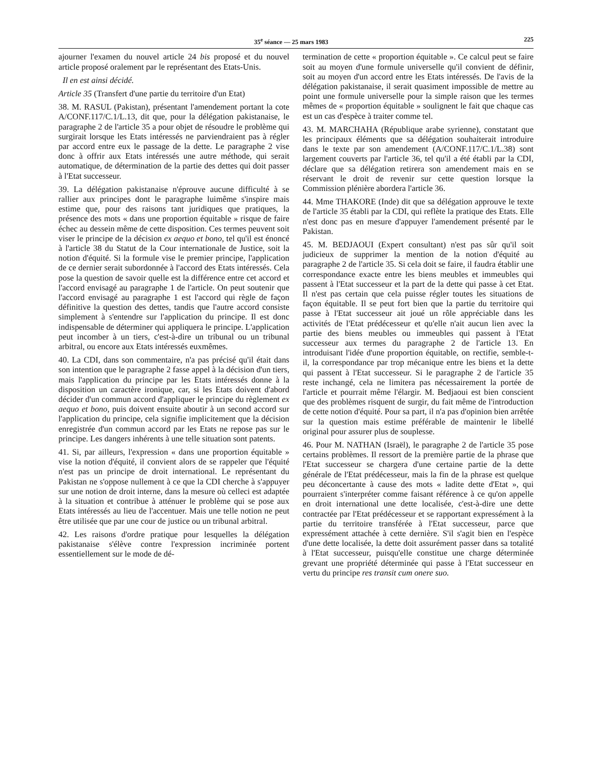35<sup>e</sup> séance — 25 mars 1983 225
ajourner l'examen du nouvel article 24 bis proposé et du nouvel article proposé oralement par le représentant des Etats-Unis.
Il en est ainsi décidé.
Article 35 (Transfert d'une partie du territoire d'un Etat)
38. M. RASUL (Pakistan), présentant l'amendement portant la cote A/CONF.117/C.1/L.13, dit que, pour la délégation pakistanaise, le paragraphe 2 de l'article 35 a pour objet de résoudre le problème qui surgirait lorsque les Etats intéressés ne parviendraient pas à régler par accord entre eux le passage de la dette. Le paragraphe 2 vise donc à offrir aux Etats intéressés une autre méthode, qui serait automatique, de détermination de la partie des dettes qui doit passer à l'Etat successeur.
39. La délégation pakistanaise n'éprouve aucune difficulté à se rallier aux principes dont le paragraphe luimême s'inspire mais estime que, pour des raisons tant juridiques que pratiques, la présence des mots « dans une proportion équitable » risque de faire échec au dessein même de cette disposition. Ces termes peuvent soit viser le principe de la décision ex aequo et bono, tel qu'il est énoncé à l'article 38 du Statut de la Cour internationale de Justice, soit la notion d'équité. Si la formule vise le premier principe, l'application de ce dernier serait subordonnée à l'accord des Etats intéressés. Cela pose la question de savoir quelle est la différence entre cet accord et l'accord envisagé au paragraphe 1 de l'article. On peut soutenir que l'accord envisagé au paragraphe 1 est l'accord qui règle de façon définitive la question des dettes, tandis que l'autre accord consiste simplement à s'entendre sur l'application du principe. Il est donc indispensable de déterminer qui appliquera le principe. L'application peut incomber à un tiers, c'est-à-dire un tribunal ou un tribunal arbitral, ou encore aux Etats intéressés euxmêmes.
40. La CDI, dans son commentaire, n'a pas précisé qu'il était dans son intention que le paragraphe 2 fasse appel à la décision d'un tiers, mais l'application du principe par les Etats intéressés donne à la disposition un caractère ironique, car, si les Etats doivent d'abord décider d'un commun accord d'appliquer le principe du règlement ex aequo et bono, puis doivent ensuite aboutir à un second accord sur l'application du principe, cela signifie implicitement que la décision enregistrée d'un commun accord par les Etats ne repose pas sur le principe. Les dangers inhérents à une telle situation sont patents.
41. Si, par ailleurs, l'expression « dans une proportion équitable » vise la notion d'équité, il convient alors de se rappeler que l'équité n'est pas un principe de droit international. Le représentant du Pakistan ne s'oppose nullement à ce que la CDI cherche à s'appuyer sur une notion de droit interne, dans la mesure où celleci est adaptée à la situation et contribue à atténuer le problème qui se pose aux Etats intéressés au lieu de l'accentuer. Mais une telle notion ne peut être utilisée que par une cour de justice ou un tribunal arbitral.
42. Les raisons d'ordre pratique pour lesquelles la délégation pakistanaise s'élève contre l'expression incriminée portent essentiellement sur le mode de dé-
termination de cette « proportion équitable ». Ce calcul peut se faire soit au moyen d'une formule universelle qu'il convient de définir, soit au moyen d'un accord entre les Etats intéressés. De l'avis de la délégation pakistanaise, il serait quasiment impossible de mettre au point une formule universelle pour la simple raison que les termes mêmes de « proportion équitable » soulignent le fait que chaque cas est un cas d'espèce à traiter comme tel.
43. M. MARCHAHA (République arabe syrienne), constatant que les principaux éléments que sa délégation souhaiterait introduire dans le texte par son amendement (A/CONF.117/C.1/L.38) sont largement couverts par l'article 36, tel qu'il a été établi par la CDI, déclare que sa délégation retirera son amendement mais en se réservant le droit de revenir sur cette question lorsque la Commission plénière abordera l'article 36.
44. Mme THAKORE (Inde) dit que sa délégation approuve le texte de l'article 35 établi par la CDI, qui reflète la pratique des Etats. Elle n'est donc pas en mesure d'appuyer l'amendement présenté par le Pakistan.
45. M. BEDJAOUI (Expert consultant) n'est pas sûr qu'il soit judicieux de supprimer la mention de la notion d'équité au paragraphe 2 de l'article 35. Si cela doit se faire, il faudra établir une correspondance exacte entre les biens meubles et immeubles qui passent à l'Etat successeur et la part de la dette qui passe à cet Etat. Il n'est pas certain que cela puisse régler toutes les situations de façon équitable. Il se peut fort bien que la partie du territoire qui passe à l'Etat successeur ait joué un rôle appréciable dans les activités de l'Etat prédécesseur et qu'elle n'ait aucun lien avec la partie des biens meubles ou immeubles qui passent à l'Etat successeur aux termes du paragraphe 2 de l'article 13. En introduisant l'idée d'une proportion équitable, on rectifie, semble-t-il, la correspondance par trop mécanique entre les biens et la dette qui passent à l'Etat successeur. Si le paragraphe 2 de l'article 35 reste inchangé, cela ne limitera pas nécessairement la portée de l'article et pourrait même l'élargir. M. Bedjaoui est bien conscient que des problèmes risquent de surgir, du fait même de l'introduction de cette notion d'équité. Pour sa part, il n'a pas d'opinion bien arrêtée sur la question mais estime préférable de maintenir le libellé original pour assurer plus de souplesse.
46. Pour M. NATHAN (Israël), le paragraphe 2 de l'article 35 pose certains problèmes. Il ressort de la première partie de la phrase que l'Etat successeur se chargera d'une certaine partie de la dette générale de l'Etat prédécesseur, mais la fin de la phrase est quelque peu déconcertante à cause des mots « ladite dette d'Etat », qui pourraient s'interpréter comme faisant référence à ce qu'on appelle en droit international une dette localisée, c'est-à-dire une dette contractée par l'Etat prédécesseur et se rapportant expressément à la partie du territoire transférée à l'Etat successeur, parce que expressément attachée à cette dernière. S'il s'agit bien en l'espèce d'une dette localisée, la dette doit assurément passer dans sa totalité à l'Etat successeur, puisqu'elle constitue une charge déterminée grevant une propriété déterminée qui passe à l'Etat successeur en vertu du principe res transit cum onere suo.